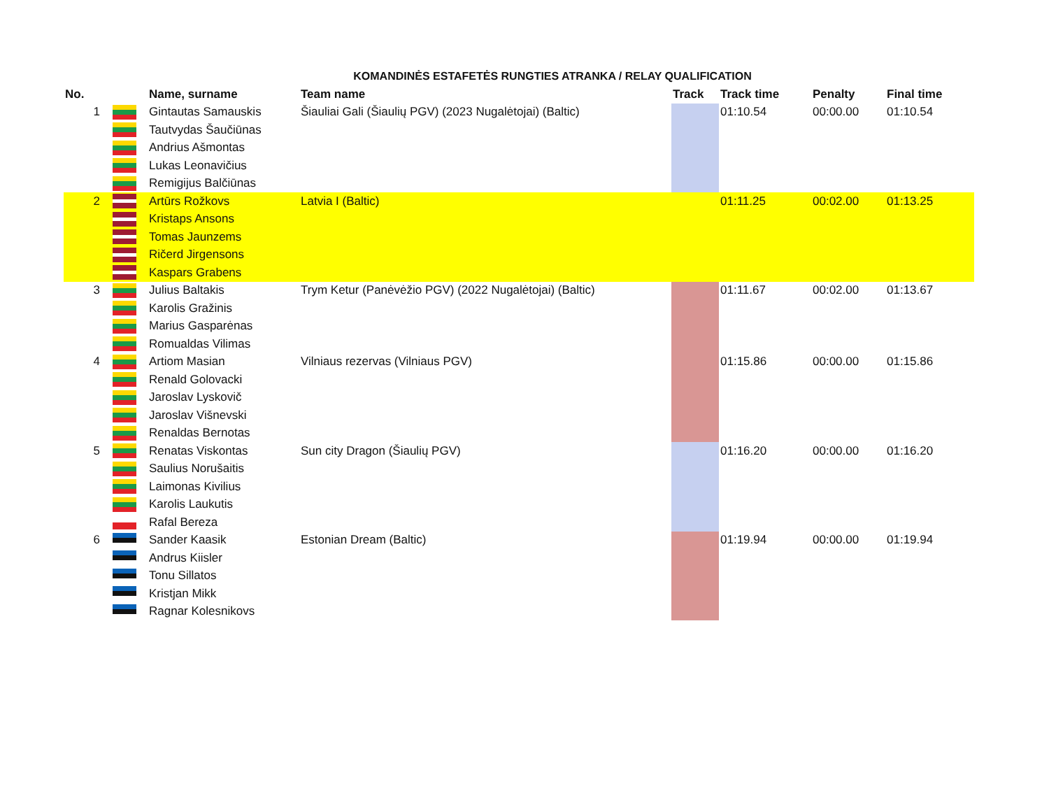KOMANDINĖS ESTAFETĖS RUNGTIES ATRANKA / RELAY QUALIFICATION
| No. | | Name, surname | Team name | Track | Track time | Penalty | Final time |
| --- | --- | --- | --- | --- | --- | --- | --- |
| 1 | | Gintautas Samauskis | Šiauliai Gali (Šiaulių PGV) (2023 Nugalėtojai) (Baltic) | | 01:10.54 | 00:00.00 | 01:10.54 |
| | | Tautvydas Šaučiūnas | | | | | |
| | | Andrius Ašmontas | | | | | |
| | | Lukas Leonavičius | | | | | |
| | | Remigijus Balčiūnas | | | | | |
| 2 | | Artūrs Rožkovs | Latvia I (Baltic) | | 01:11.25 | 00:02.00 | 01:13.25 |
| | | Kristaps Ansons | | | | | |
| | | Tomas Jaunzems | | | | | |
| | | Ričerd Jirgensons | | | | | |
| | | Kaspars Grabens | | | | | |
| 3 | | Julius Baltakis | Trym Ketur (Panėvėžio PGV) (2022 Nugalėtojai) (Baltic) | | 01:11.67 | 00:02.00 | 01:13.67 |
| | | Karolis Gražinis | | | | | |
| | | Marius Gasparėnas | | | | | |
| | | Romualdas Vilimas | | | | | |
| 4 | | Artiom Masian | Vilniaus rezervas (Vilniaus PGV) | | 01:15.86 | 00:00.00 | 01:15.86 |
| | | Renald Golovacki | | | | | |
| | | Jaroslav Lyskovič | | | | | |
| | | Jaroslav Višnevski | | | | | |
| | | Renaldas Bernotas | | | | | |
| 5 | | Renatas Viskontas | Sun city Dragon (Šiaulių PGV) | | 01:16.20 | 00:00.00 | 01:16.20 |
| | | Saulius Norušaitis | | | | | |
| | | Laimonas Kivilius | | | | | |
| | | Karolis Laukutis | | | | | |
| | | Rafal Bereza | | | | | |
| 6 | | Sander Kaasik | Estonian Dream (Baltic) | | 01:19.94 | 00:00.00 | 01:19.94 |
| | | Andrus Kiisler | | | | | |
| | | Tonu Sillatos | | | | | |
| | | Kristjan Mikk | | | | | |
| | | Ragnar Kolesnikovs | | | | | |